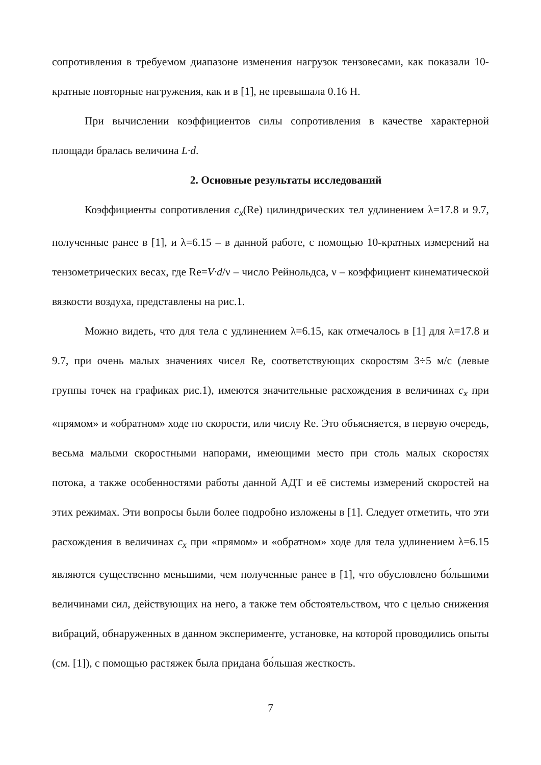сопротивления в требуемом диапазоне изменения нагрузок тензовесами, как показали 10-кратные повторные нагружения, как и в [1], не превышала 0.16 Н.
При вычислении коэффициентов силы сопротивления в качестве характерной площади бралась величина L·d.
2. Основные результаты исследований
Коэффициенты сопротивления c<sub>x</sub>(Re) цилиндрических тел удлинением λ=17.8 и 9.7, полученные ранее в [1], и λ=6.15 – в данной работе, с помощью 10-кратных измерений на тензометрических весах, где Re=V·d/ν – число Рейнольдса, ν – коэффициент кинематической вязкости воздуха, представлены на рис.1.
Можно видеть, что для тела с удлинением λ=6.15, как отмечалось в [1] для λ=17.8 и 9.7, при очень малых значениях чисел Re, соответствующих скоростям 3÷5 м/с (левые группы точек на графиках рис.1), имеются значительные расхождения в величинах c<sub>x</sub> при «прямом» и «обратном» ходе по скорости, или числу Re. Это объясняется, в первую очередь, весьма малыми скоростными напорами, имеющими место при столь малых скоростях потока, а также особенностями работы данной АДТ и её системы измерений скоростей на этих режимах. Эти вопросы были более подробно изложены в [1]. Следует отметить, что эти расхождения в величинах c<sub>x</sub> при «прямом» и «обратном» ходе для тела удлинением λ=6.15 являются существенно меньшими, чем полученные ранее в [1], что обусловлено бо́льшими величинами сил, действующих на него, а также тем обстоятельством, что с целью снижения вибраций, обнаруженных в данном эксперименте, установке, на которой проводились опыты (см. [1]), с помощью растяжек была придана бо́льшая жесткость.
7